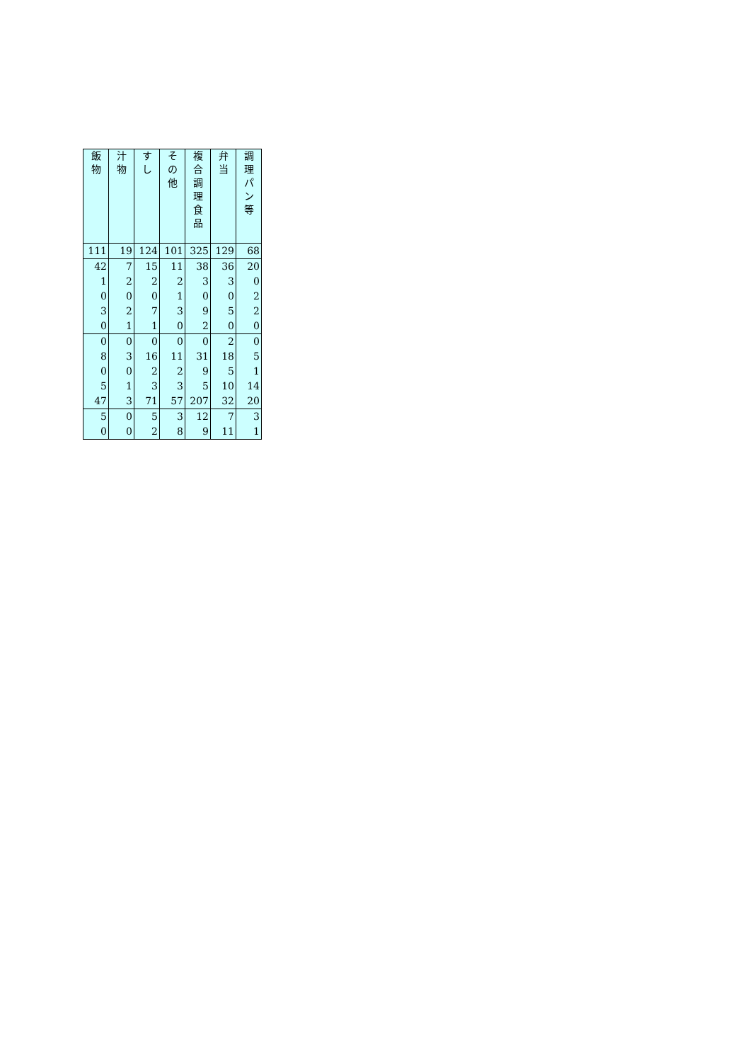| 飯 物 | 汁 物 | す し | そ の 他 | 複 合 調 理 食 品 | 弁 当 | 調 理 パ ン 等 |
| --- | --- | --- | --- | --- | --- | --- |
| 111 | 19 | 124 | 101 | 325 | 129 | 68 |
| 42 | 7 | 15 | 11 | 38 | 36 | 20 |
| 1 | 2 | 2 | 2 | 3 | 3 | 0 |
| 0 | 0 | 0 | 1 | 0 | 0 | 2 |
| 3 | 2 | 7 | 3 | 9 | 5 | 2 |
| 0 | 1 | 1 | 0 | 2 | 0 | 0 |
| 0 | 0 | 0 | 0 | 0 | 2 | 0 |
| 8 | 3 | 16 | 11 | 31 | 18 | 5 |
| 0 | 0 | 2 | 2 | 9 | 5 | 1 |
| 5 | 1 | 3 | 3 | 5 | 10 | 14 |
| 47 | 3 | 71 | 57 | 207 | 32 | 20 |
| 5 | 0 | 5 | 3 | 12 | 7 | 3 |
| 0 | 0 | 2 | 8 | 9 | 11 | 1 |